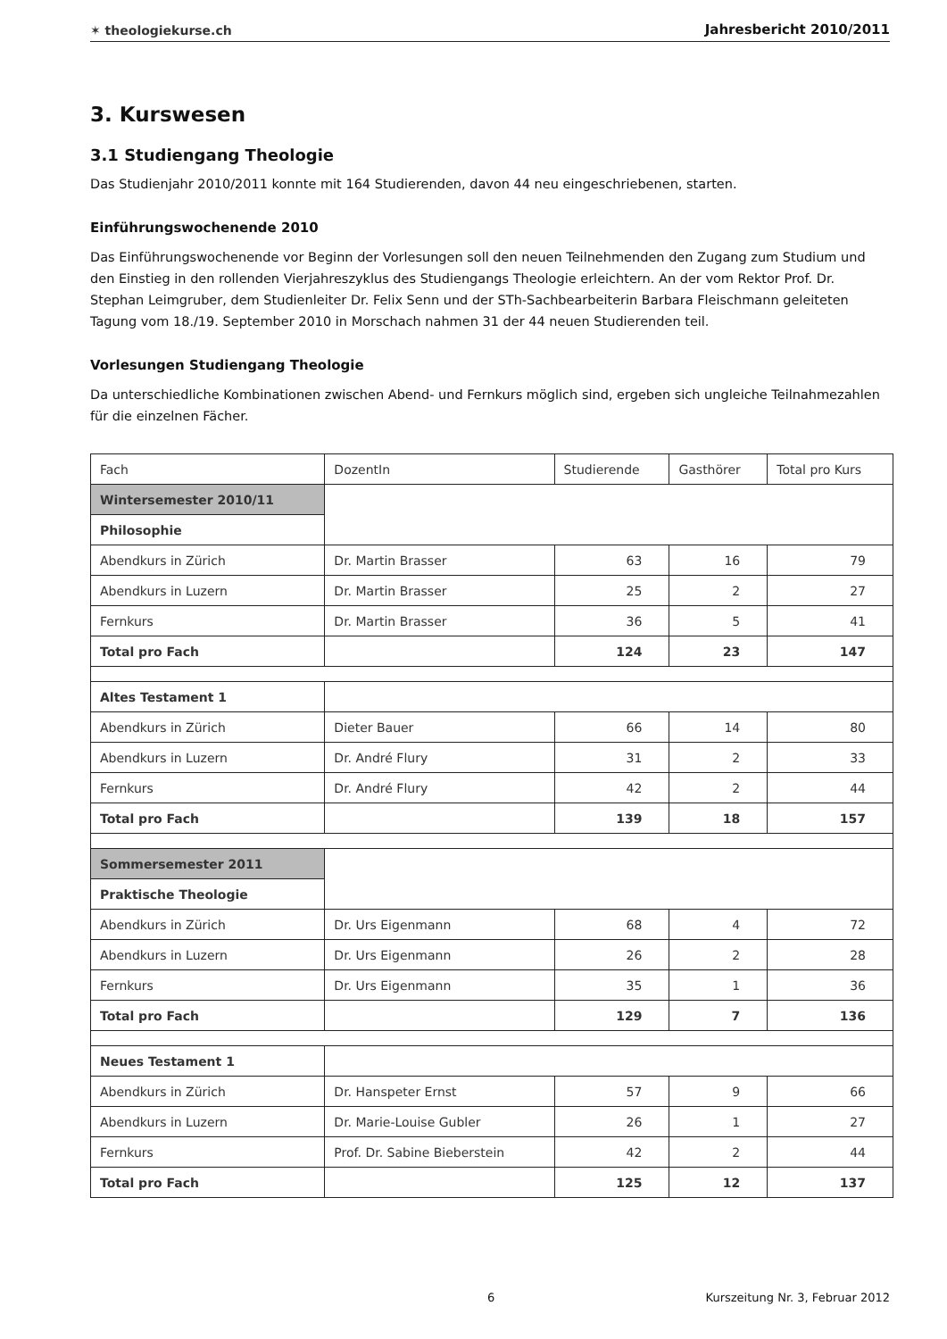✶ theologiekurse.ch Jahresbericht 2010/2011
3. Kurswesen
3.1 Studiengang Theologie
Das Studienjahr 2010/2011 konnte mit 164 Studierenden, davon 44 neu eingeschriebenen, starten.
Einführungswochenende 2010
Das Einführungswochenende vor Beginn der Vorlesungen soll den neuen Teilnehmenden den Zugang zum Studium und den Einstieg in den rollenden Vierjahreszyklus des Studiengangs Theologie erleichtern. An der vom Rektor Prof. Dr. Stephan Leimgruber, dem Studienleiter Dr. Felix Senn und der STh-Sachbearbeiterin Barbara Fleischmann geleiteten Tagung vom 18./19. September 2010 in Morschach nahmen 31 der 44 neuen Studierenden teil.
Vorlesungen Studiengang Theologie
Da unterschiedliche Kombinationen zwischen Abend- und Fernkurs möglich sind, ergeben sich ungleiche Teilnahmezahlen für die einzelnen Fächer.
| Fach | DozentIn | Studierende | Gasthörer | Total pro Kurs |
| Wintersemester 2010/11 | | | | |
| Philosophie | | | | |
| Abendkurs in Zürich | Dr. Martin Brasser | 63 | 16 | 79 |
| Abendkurs in Luzern | Dr. Martin Brasser | 25 | 2 | 27 |
| Fernkurs | Dr. Martin Brasser | 36 | 5 | 41 |
| Total pro Fach | | 124 | 23 | 147 |
| Altes Testament 1 | | | | |
| Abendkurs in Zürich | Dieter Bauer | 66 | 14 | 80 |
| Abendkurs in Luzern | Dr. André Flury | 31 | 2 | 33 |
| Fernkurs | Dr. André Flury | 42 | 2 | 44 |
| Total pro Fach | | 139 | 18 | 157 |
| Sommersemester 2011 | | | | |
| Praktische Theologie | | | | |
| Abendkurs in Zürich | Dr. Urs Eigenmann | 68 | 4 | 72 |
| Abendkurs in Luzern | Dr. Urs Eigenmann | 26 | 2 | 28 |
| Fernkurs | Dr. Urs Eigenmann | 35 | 1 | 36 |
| Total pro Fach | | 129 | 7 | 136 |
| Neues Testament 1 | | | | |
| Abendkurs in Zürich | Dr. Hanspeter Ernst | 57 | 9 | 66 |
| Abendkurs in Luzern | Dr. Marie-Louise Gubler | 26 | 1 | 27 |
| Fernkurs | Prof. Dr. Sabine Bieberstein | 42 | 2 | 44 |
| Total pro Fach | | 125 | 12 | 137 |
6 Kurszeitung Nr. 3, Februar 2012